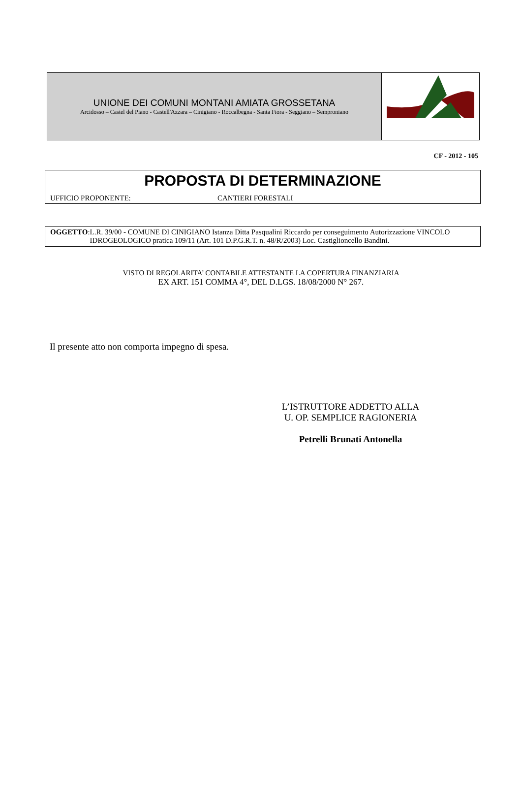UNIONE DEI COMUNI MONTANI AMIATA GROSSETANA
Arcidosso – Castel del Piano - Castell'Azzara – Cinigiano - Roccalbegna - Santa Fiora - Seggiano – Semproniano
CF - 2012 - 105
PROPOSTA DI DETERMINAZIONE
UFFICIO PROPONENTE: CANTIERI FORESTALI
OGGETTO: L.R. 39/00 - COMUNE DI CINIGIANO Istanza Ditta Pasqualini Riccardo per conseguimento Autorizzazione VINCOLO IDROGEOLOGICO pratica 109/11 (Art. 101 D.P.G.R.T. n. 48/R/2003) Loc. Castiglioncello Bandini.
VISTO DI REGOLARITA’ CONTABILE ATTESTANTE LA COPERTURA FINANZIARIA
EX ART. 151 COMMA 4°, DEL D.LGS. 18/08/2000 N° 267.
Il presente atto non comporta impegno di spesa.
L’ISTRUTTORE ADDETTO ALLA
U. OP. SEMPLICE RAGIONERIA
Petrelli Brunati Antonella